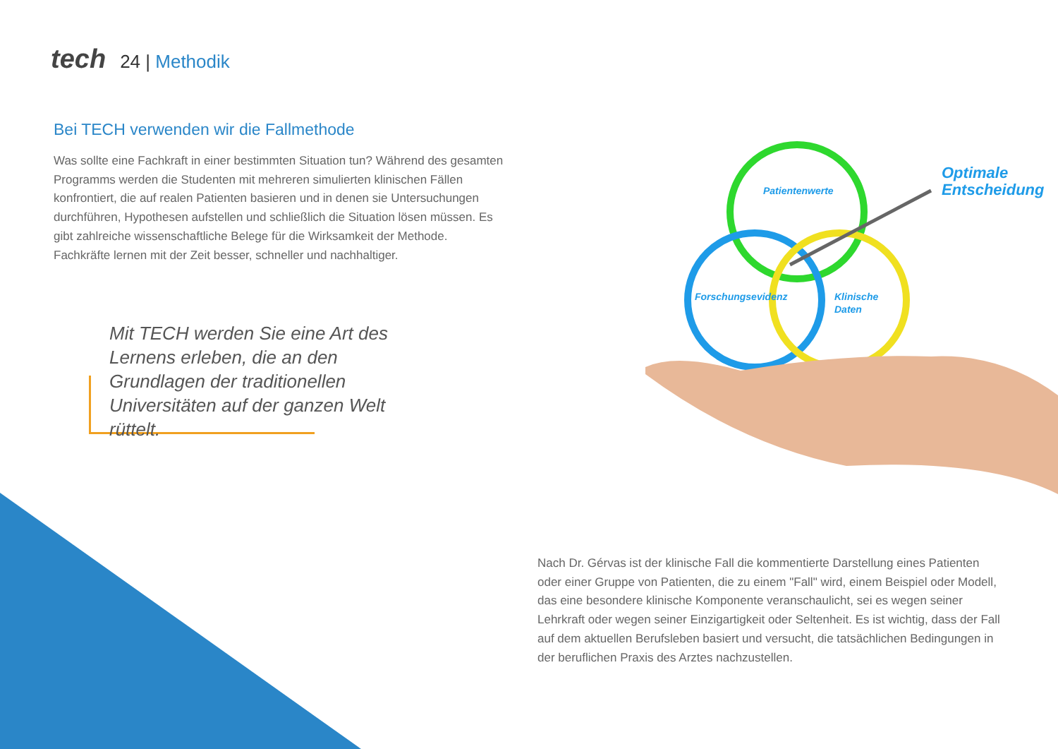tech 24 | Methodik
Bei TECH verwenden wir die Fallmethode
Was sollte eine Fachkraft in einer bestimmten Situation tun? Während des gesamten Programms werden die Studenten mit mehreren simulierten klinischen Fällen konfrontiert, die auf realen Patienten basieren und in denen sie Untersuchungen durchführen, Hypothesen aufstellen und schließlich die Situation lösen müssen. Es gibt zahlreiche wissenschaftliche Belege für die Wirksamkeit der Methode. Fachkräfte lernen mit der Zeit besser, schneller und nachhaltiger.
Mit TECH werden Sie eine Art des Lernens erleben, die an den Grundlagen der traditionellen Universitäten auf der ganzen Welt rüttelt.
Patientenwerte
Forschungsevidenz
Klinische
Daten
Optimale
Entscheidung
Nach Dr. Gérvas ist der klinische Fall die kommentierte Darstellung eines Patienten oder einer Gruppe von Patienten, die zu einem "Fall" wird, einem Beispiel oder Modell, das eine besondere klinische Komponente veranschaulicht, sei es wegen seiner Lehrkraft oder wegen seiner Einzigartigkeit oder Seltenheit. Es ist wichtig, dass der Fall auf dem aktuellen Berufsleben basiert und versucht, die tatsächlichen Bedingungen in der beruflichen Praxis des Arztes nachzustellen.